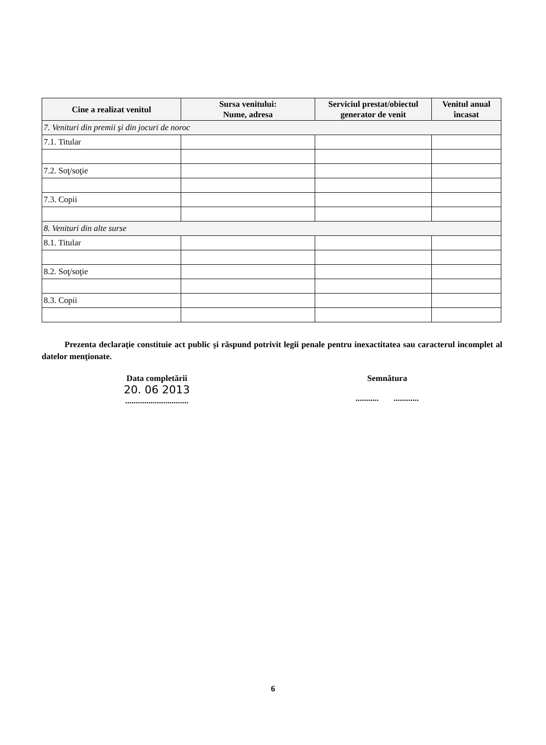| Cine a realizat venitul | Sursa venitului: Nume, adresa | Serviciul prestat/obiectul generator de venit | Venitul anual încasat |
| --- | --- | --- | --- |
| 7. Venituri din premii şi din jocuri de noroc | | | |
| 7.1. Titular | | | |
| 7.2. Soţ/soţie | | | |
| 7.3. Copii | | | |
| 8. Venituri din alte surse | | | |
| 8.1. Titular | | | |
| 8.2. Soţ/soţie | | | |
| 8.3. Copii | | | |
Prezenta declaraţie constituie act public şi răspund potrivit legii penale pentru inexactitatea sau caracterul incomplet al datelor menţionate.
Data completării
20. 06 2013
..............................
Semnătura
........... ............
6